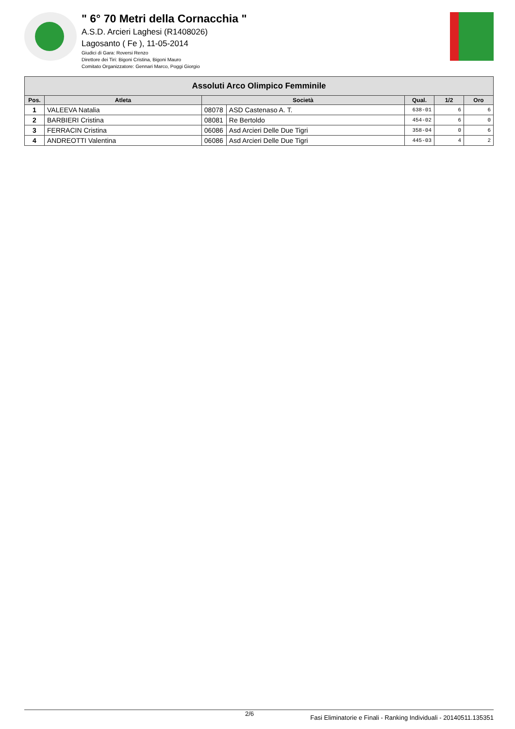" 6° 70 Metri della Cornacchia "
A.S.D. Arcieri Laghesi (R1408026)
Lagosanto ( Fe ), 11-05-2014
Giudici di Gara: Roversi Renzo
Direttore dei Tiri: Bigoni Cristina, Bigoni Mauro
Comitato Organizzatore: Gennari Marco, Poggi Giorgio
| Assoluti Arco Olimpico Femminile | | | | | | |
| --- | --- | --- | --- | --- | --- | --- |
| Pos. | Atleta | Società | | Qual. | 1/2 | Oro |
| 1 | VALEEVA Natalia | 08078 | ASD Castenaso A. T. | 638-01 | 6 | 6 |
| 2 | BARBIERI Cristina | 08081 | Re Bertoldo | 454-02 | 6 | 0 |
| 3 | FERRACIN Cristina | 06086 | Asd Arcieri Delle Due Tigri | 358-04 | 0 | 6 |
| 4 | ANDREOTTI Valentina | 06086 | Asd Arcieri Delle Due Tigri | 445-03 | 4 | 2 |
2/6 Fasi Eliminatorie e Finali - Ranking Individuali - 20140511.135351